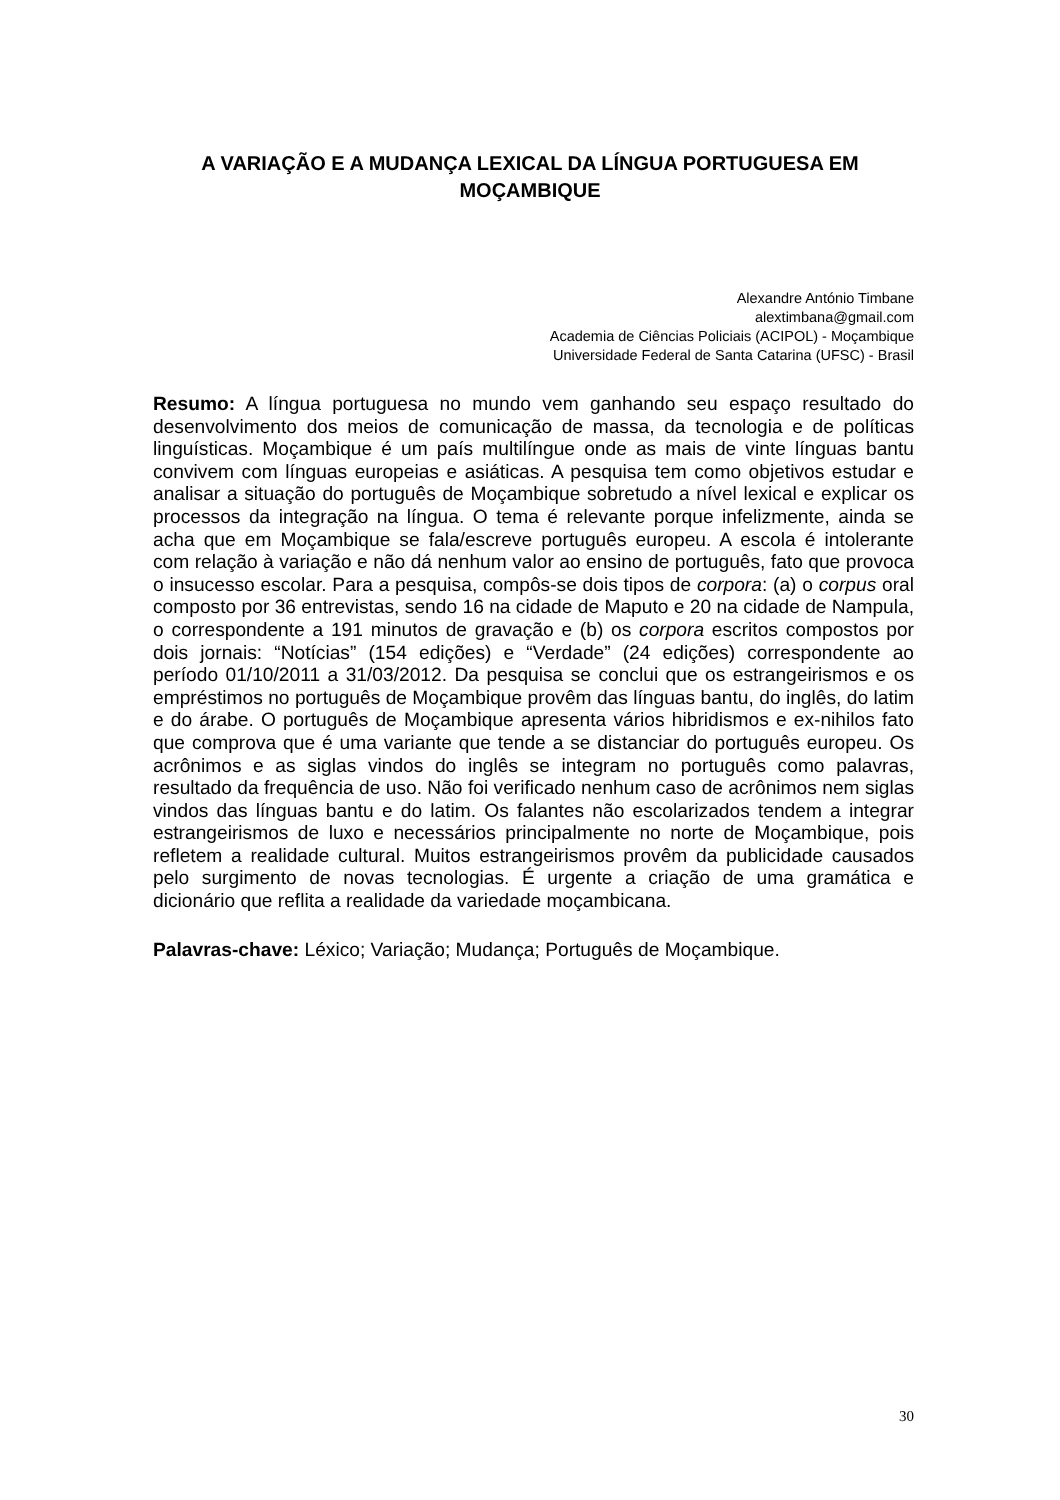A VARIAÇÃO E A MUDANÇA LEXICAL DA LÍNGUA PORTUGUESA EM MOÇAMBIQUE
Alexandre António Timbane
alextimbana@gmail.com
Academia de Ciências Policiais (ACIPOL) - Moçambique
Universidade Federal de Santa Catarina (UFSC) - Brasil
Resumo: A língua portuguesa no mundo vem ganhando seu espaço resultado do desenvolvimento dos meios de comunicação de massa, da tecnologia e de políticas linguísticas. Moçambique é um país multilíngue onde as mais de vinte línguas bantu convivem com línguas europeias e asiáticas. A pesquisa tem como objetivos estudar e analisar a situação do português de Moçambique sobretudo a nível lexical e explicar os processos da integração na língua. O tema é relevante porque infelizmente, ainda se acha que em Moçambique se fala/escreve português europeu. A escola é intolerante com relação à variação e não dá nenhum valor ao ensino de português, fato que provoca o insucesso escolar. Para a pesquisa, compôs-se dois tipos de corpora: (a) o corpus oral composto por 36 entrevistas, sendo 16 na cidade de Maputo e 20 na cidade de Nampula, o correspondente a 191 minutos de gravação e (b) os corpora escritos compostos por dois jornais: “Notícias” (154 edições) e “Verdade” (24 edições) correspondente ao período 01/10/2011 a 31/03/2012. Da pesquisa se conclui que os estrangeirismos e os empréstimos no português de Moçambique provêm das línguas bantu, do inglês, do latim e do árabe. O português de Moçambique apresenta vários hibridismos e ex-nihilos fato que comprova que é uma variante que tende a se distanciar do português europeu. Os acrônimos e as siglas vindos do inglês se integram no português como palavras, resultado da frequência de uso. Não foi verificado nenhum caso de acrônimos nem siglas vindos das línguas bantu e do latim. Os falantes não escolarizados tendem a integrar estrangeirismos de luxo e necessários principalmente no norte de Moçambique, pois refletem a realidade cultural. Muitos estrangeirismos provêm da publicidade causados pelo surgimento de novas tecnologias. É urgente a criação de uma gramática e dicionário que reflita a realidade da variedade moçambicana.
Palavras-chave: Léxico; Variação; Mudança; Português de Moçambique.
30